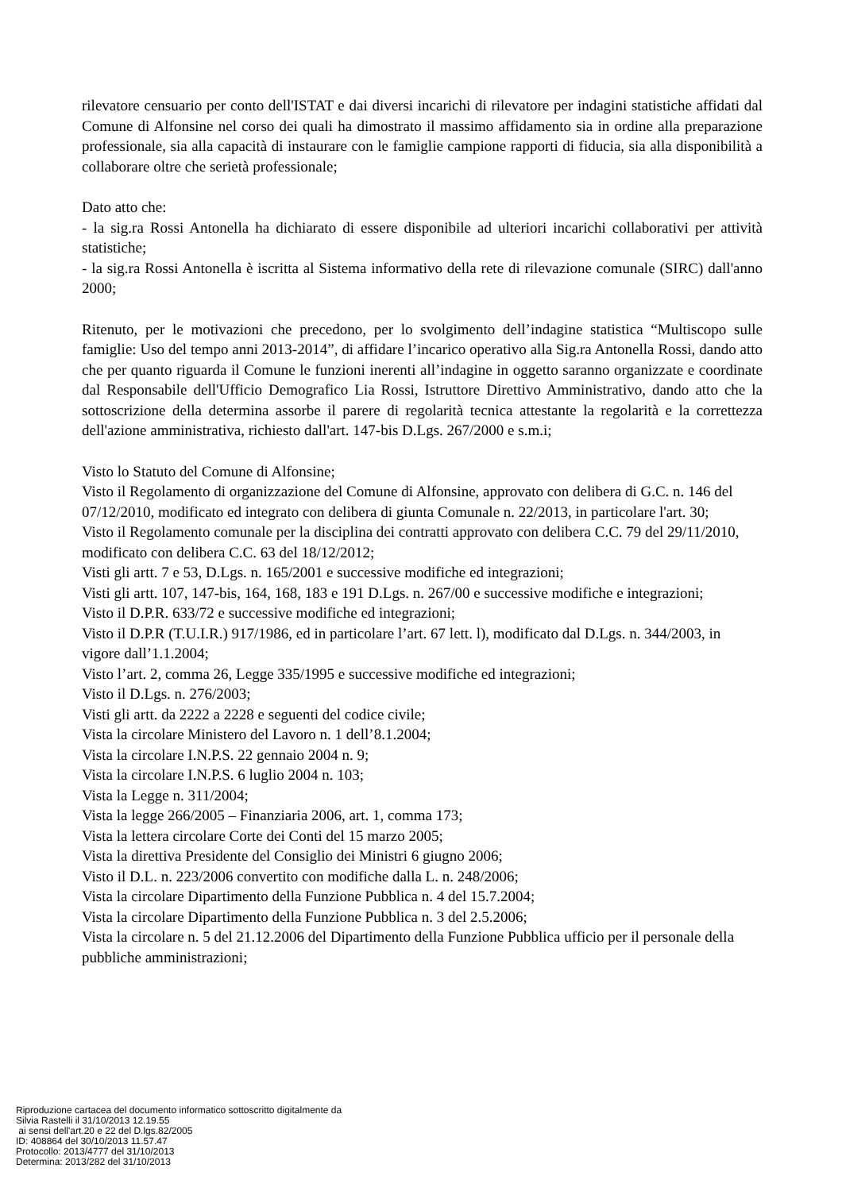rilevatore censuario per conto dell'ISTAT e dai diversi incarichi di rilevatore per indagini statistiche affidati dal Comune di Alfonsine nel corso dei quali ha dimostrato il massimo affidamento sia in ordine alla preparazione professionale, sia alla capacità di instaurare con le famiglie campione rapporti di fiducia, sia alla disponibilità a collaborare oltre che serietà professionale;
Dato atto che:
- la sig.ra Rossi Antonella ha dichiarato di essere disponibile ad ulteriori incarichi collaborativi per attività statistiche;
- la sig.ra Rossi Antonella è iscritta al Sistema informativo della rete di rilevazione comunale (SIRC) dall'anno 2000;
Ritenuto, per le motivazioni che precedono, per lo svolgimento dell’indagine statistica “Multiscopo sulle famiglie: Uso del tempo anni 2013-2014”, di affidare l’incarico operativo alla Sig.ra Antonella Rossi, dando atto che per quanto riguarda il Comune le funzioni inerenti all’indagine in oggetto saranno organizzate e coordinate dal Responsabile dell'Ufficio Demografico Lia Rossi, Istruttore Direttivo Amministrativo, dando atto che la sottoscrizione della determina assorbe il parere di regolarità tecnica attestante la regolarità e la correttezza dell'azione amministrativa, richiesto dall'art. 147-bis D.Lgs. 267/2000 e s.m.i;
Visto lo Statuto del Comune di Alfonsine;
Visto il Regolamento di organizzazione del Comune di Alfonsine, approvato con delibera di G.C. n. 146 del 07/12/2010, modificato ed integrato con delibera di giunta Comunale n. 22/2013, in particolare l'art. 30;
Visto il Regolamento comunale per la disciplina dei contratti approvato con delibera C.C. 79 del 29/11/2010, modificato con delibera C.C. 63 del 18/12/2012;
Visti gli artt. 7 e 53, D.Lgs. n. 165/2001 e successive modifiche ed integrazioni;
Visti gli artt. 107, 147-bis, 164, 168, 183 e 191 D.Lgs. n. 267/00 e successive modifiche e integrazioni;
Visto il D.P.R. 633/72 e successive modifiche ed integrazioni;
Visto il D.P.R (T.U.I.R.) 917/1986, ed in particolare l’art. 67 lett. l), modificato dal D.Lgs. n. 344/2003, in vigore dall’1.1.2004;
Visto l’art. 2, comma 26, Legge 335/1995 e successive modifiche ed integrazioni;
Visto il D.Lgs. n. 276/2003;
Visti gli artt. da 2222 a 2228 e seguenti del codice civile;
Vista la circolare Ministero del Lavoro n. 1 dell’8.1.2004;
Vista la circolare I.N.P.S. 22 gennaio 2004 n. 9;
Vista la circolare I.N.P.S. 6 luglio 2004 n. 103;
Vista la Legge n. 311/2004;
Vista la legge 266/2005 – Finanziaria 2006, art. 1, comma 173;
Vista la lettera circolare Corte dei Conti del 15 marzo 2005;
Vista la direttiva Presidente del Consiglio dei Ministri 6 giugno 2006;
Visto il D.L. n. 223/2006 convertito con modifiche dalla L. n. 248/2006;
Vista la circolare Dipartimento della Funzione Pubblica n. 4 del 15.7.2004;
Vista la circolare Dipartimento della Funzione Pubblica n. 3 del 2.5.2006;
Vista la circolare n. 5 del 21.12.2006 del Dipartimento della Funzione Pubblica ufficio per il personale della pubbliche amministrazioni;
Riproduzione cartacea del documento informatico sottoscritto digitalmente da
Silvia Rastelli il 31/10/2013 12.19.55
ai sensi dell'art.20 e 22 del D.lgs.82/2005
ID: 408864 del 30/10/2013 11.57.47
Protocollo: 2013/4777 del 31/10/2013
Determina: 2013/282 del 31/10/2013